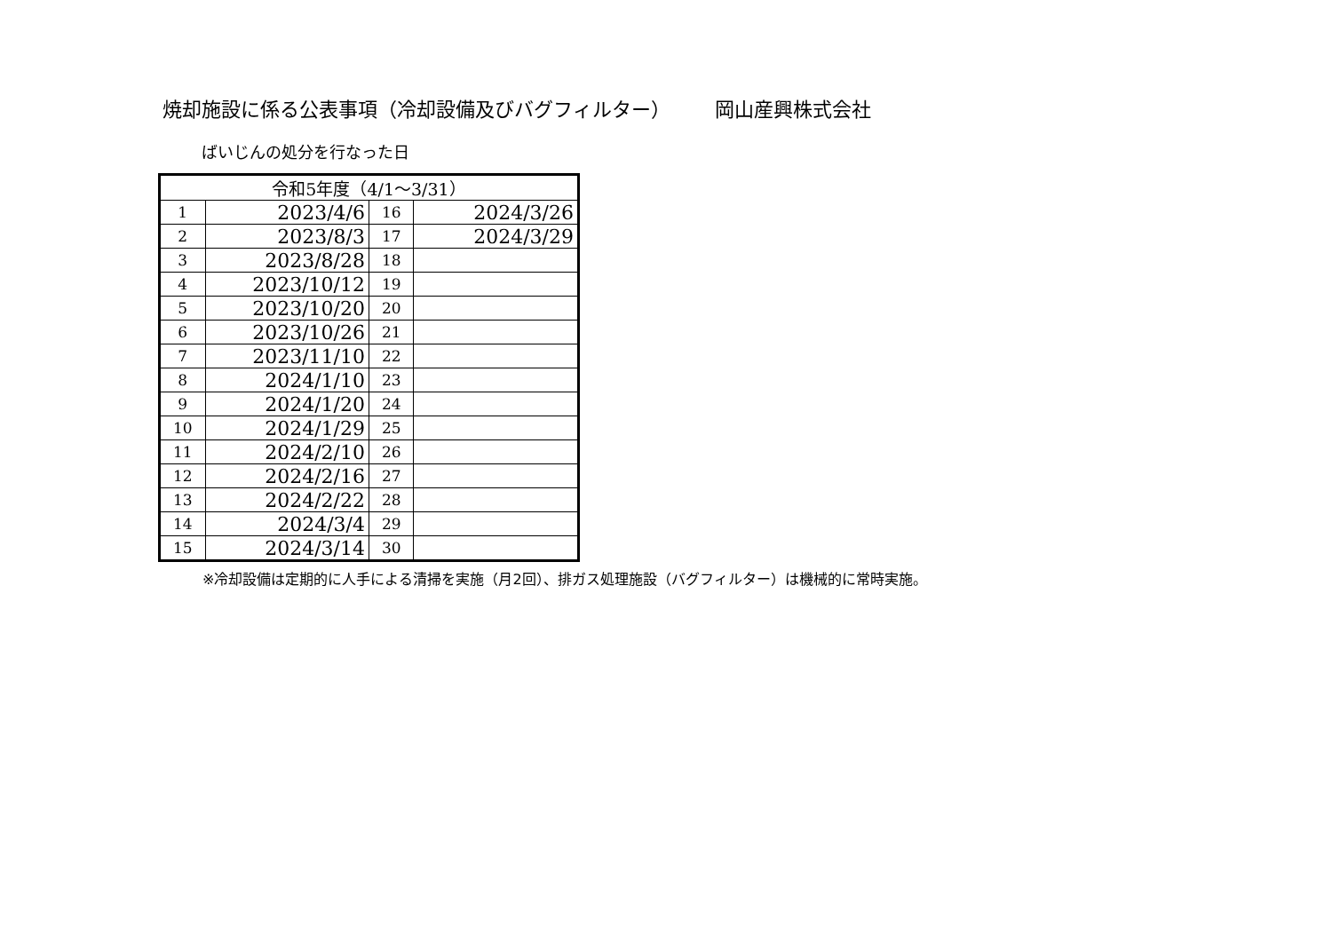焼却施設に係る公表事項（冷却設備及びバグフィルター） 岡山産興株式会社
ばいじんの処分を行なった日
| 令和5年度（4/1～3/31） | | | |
| 1 | 2023/4/6 | 16 | 2024/3/26 |
| 2 | 2023/8/3 | 17 | 2024/3/29 |
| 3 | 2023/8/28 | 18 | |
| 4 | 2023/10/12 | 19 | |
| 5 | 2023/10/20 | 20 | |
| 6 | 2023/10/26 | 21 | |
| 7 | 2023/11/10 | 22 | |
| 8 | 2024/1/10 | 23 | |
| 9 | 2024/1/20 | 24 | |
| 10 | 2024/1/29 | 25 | |
| 11 | 2024/2/10 | 26 | |
| 12 | 2024/2/16 | 27 | |
| 13 | 2024/2/22 | 28 | |
| 14 | 2024/3/4 | 29 | |
| 15 | 2024/3/14 | 30 | |
※冷却設備は定期的に人手による清掃を実施（月2回）、排ガス処理施設（バグフィルター）は機械的に常時実施。